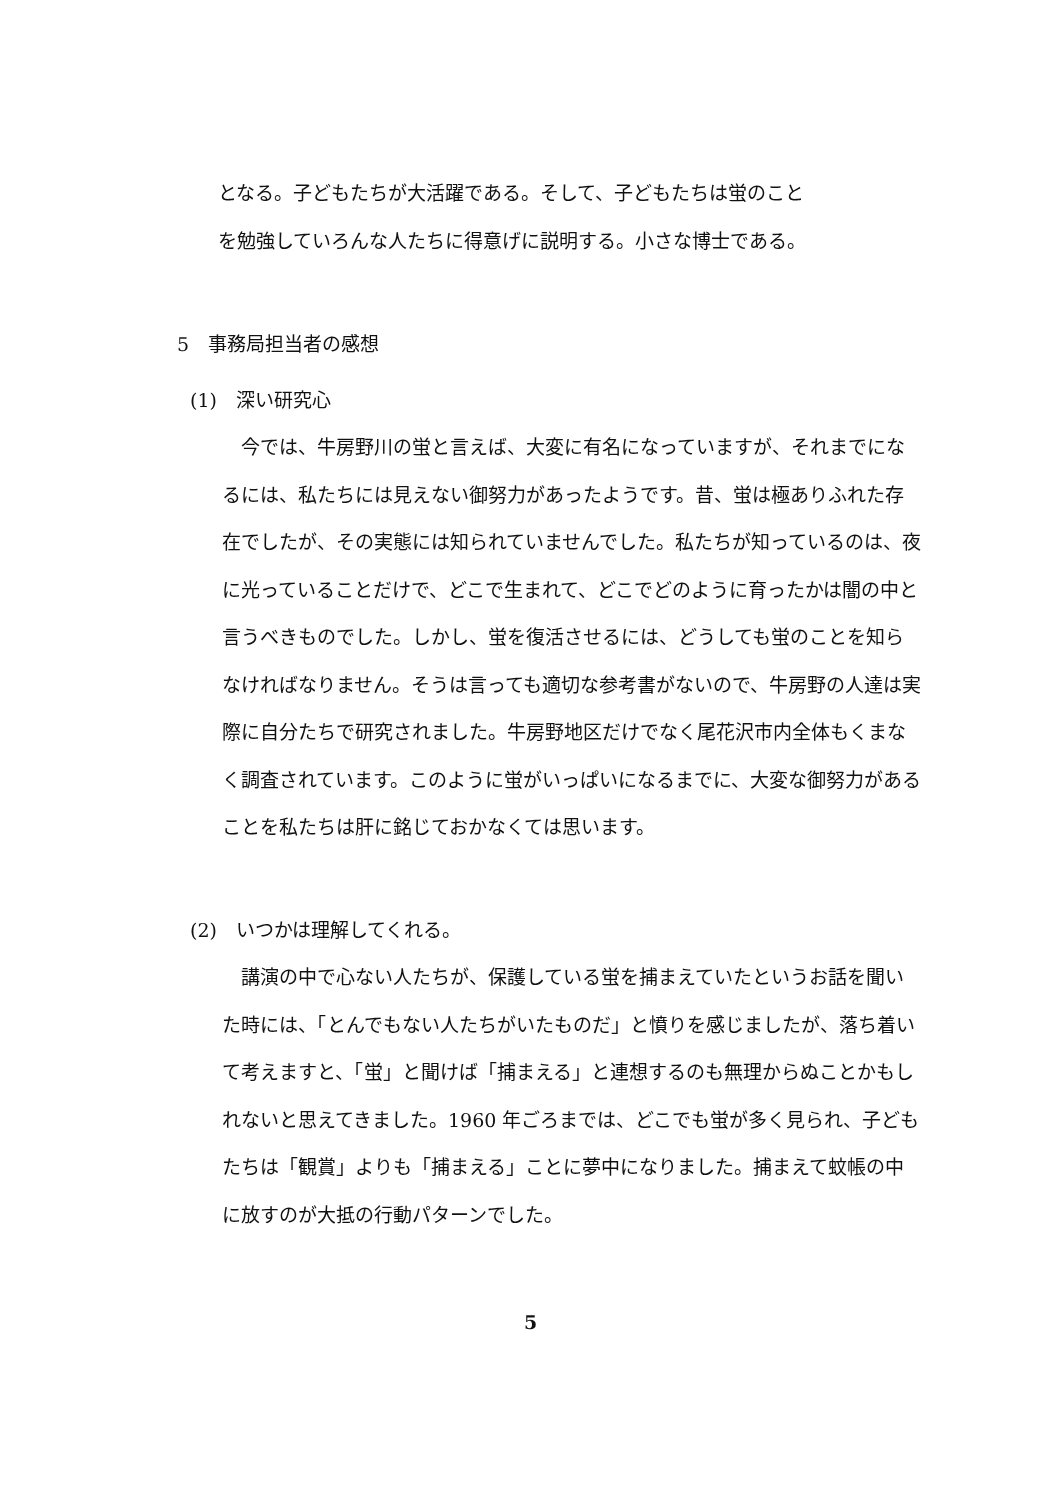となる。子どもたちが大活躍である。そして、子どもたちは蛍のこと
を勉強していろんな人たちに得意げに説明する。小さな博士である。
5　事務局担当者の感想
(1)　深い研究心
　今では、牛房野川の蛍と言えば、大変に有名になっていますが、それまでになるには、私たちには見えない御努力があったようです。昔、蛍は極ありふれた存在でしたが、その実態には知られていませんでした。私たちが知っているのは、夜に光っていることだけで、どこで生まれて、どこでどのように育ったかは闇の中と言うべきものでした。しかし、蛍を復活させるには、どうしても蛍のことを知らなければなりません。そうは言っても適切な参考書がないので、牛房野の人達は実際に自分たちで研究されました。牛房野地区だけでなく尾花沢市内全体もくまなく調査されています。このように蛍がいっぱいになるまでに、大変な御努力があることを私たちは肝に銘じておかなくては思います。
(2)　いつかは理解してくれる。
　講演の中で心ない人たちが、保護している蛍を捕まえていたというお話を聞いた時には、「とんでもない人たちがいたものだ」と憤りを感じましたが、落ち着いて考えますと、「蛍」と聞けば「捕まえる」と連想するのも無理からぬことかもしれないと思えてきました。1960 年ごろまでは、どこでも蛍が多く見られ、子どもたちは「観賞」よりも「捕まえる」ことに夢中になりました。捕まえて蚊帳の中に放すのが大抵の行動パターンでした。
5